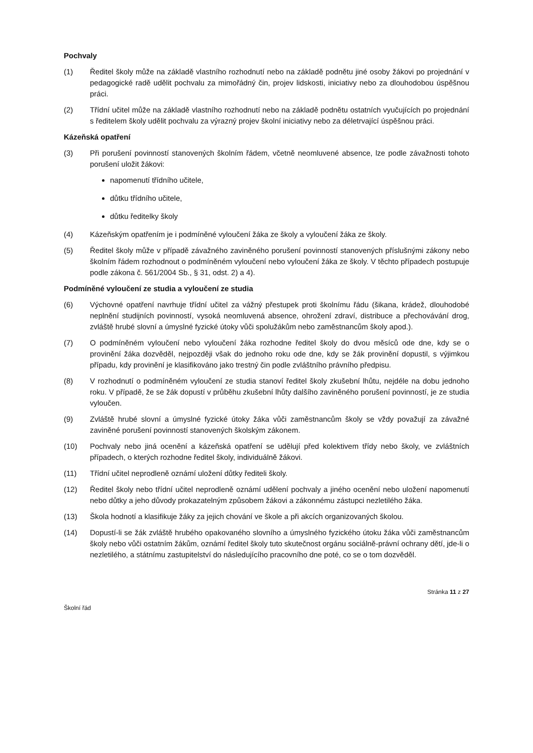Pochvaly
(1) Ředitel školy může na základě vlastního rozhodnutí nebo na základě podnětu jiné osoby žákovi po projednání v pedagogické radě udělit pochvalu za mimořádný čin, projev lidskosti, iniciativy nebo za dlouhodobou úspěšnou práci.
(2) Třídní učitel může na základě vlastního rozhodnutí nebo na základě podnětu ostatních vyučujících po projednání s ředitelem školy udělit pochvalu za výrazný projev školní iniciativy nebo za déletrvající úspěšnou práci.
Kázeňská opatření
(3) Při porušení povinností stanovených školním řádem, včetně neomluvené absence, lze podle závažnosti tohoto porušení uložit žákovi:
napomenutí třídního učitele,
důtku třídního učitele,
důtku ředitelky školy
(4) Kázeňským opatřením je i podmíněné vyloučení žáka ze školy a vyloučení žáka ze školy.
(5) Ředitel školy může v případě závažného zaviněného porušení povinností stanovených příslušnými zákony nebo školním řádem rozhodnout o podmíněném vyloučení nebo vyloučení žáka ze školy. V těchto případech postupuje podle zákona č. 561/2004 Sb., § 31, odst. 2) a 4).
Podmíněné vyloučení ze studia a vyloučení ze studia
(6) Výchovné opatření navrhuje třídní učitel za vážný přestupek proti školnímu řádu (šikana, krádež, dlouhodobé neplnění studijních povinností, vysoká neomluvená absence, ohrožení zdraví, distribuce a přechovávání drog, zvláště hrubé slovní a úmyslné fyzické útoky vůči spolužákům nebo zaměstnancům školy apod.).
(7) O podmíněném vyloučení nebo vyloučení žáka rozhodne ředitel školy do dvou měsíců ode dne, kdy se o provinění žáka dozvěděl, nejpozději však do jednoho roku ode dne, kdy se žák provinění dopustil, s výjimkou případu, kdy provinění je klasifikováno jako trestný čin podle zvláštního právního předpisu.
(8) V rozhodnutí o podmíněném vyloučení ze studia stanoví ředitel školy zkušební lhůtu, nejdéle na dobu jednoho roku. V případě, že se žák dopustí v průběhu zkušební lhůty dalšího zaviněného porušení povinností, je ze studia vyloučen.
(9) Zvláště hrubé slovní a úmyslné fyzické útoky žáka vůči zaměstnancům školy se vždy považují za závažné zaviněné porušení povinností stanovených školským zákonem.
(10) Pochvaly nebo jiná ocenění a kázeňská opatření se udělují před kolektivem třídy nebo školy, ve zvláštních případech, o kterých rozhodne ředitel školy, individuálně žákovi.
(11) Třídní učitel neprodleně oznámí uložení důtky řediteli školy.
(12) Ředitel školy nebo třídní učitel neprodleně oznámí udělení pochvaly a jiného ocenění nebo uložení napomenutí nebo důtky a jeho důvody prokazatelným způsobem žákovi a zákonnému zástupci nezletilého žáka.
(13) Škola hodnotí a klasifikuje žáky za jejich chování ve škole a při akcích organizovaných školou.
(14) Dopustí-li se žák zvláště hrubého opakovaného slovního a úmyslného fyzického útoku žáka vůči zaměstnancům školy nebo vůči ostatním žákům, oznámí ředitel školy tuto skutečnost orgánu sociálně-právní ochrany dětí, jde-li o nezletilého, a státnímu zastupitelství do následujícího pracovního dne poté, co se o tom dozvěděl.
Stránka 11 z 27
Školní řád